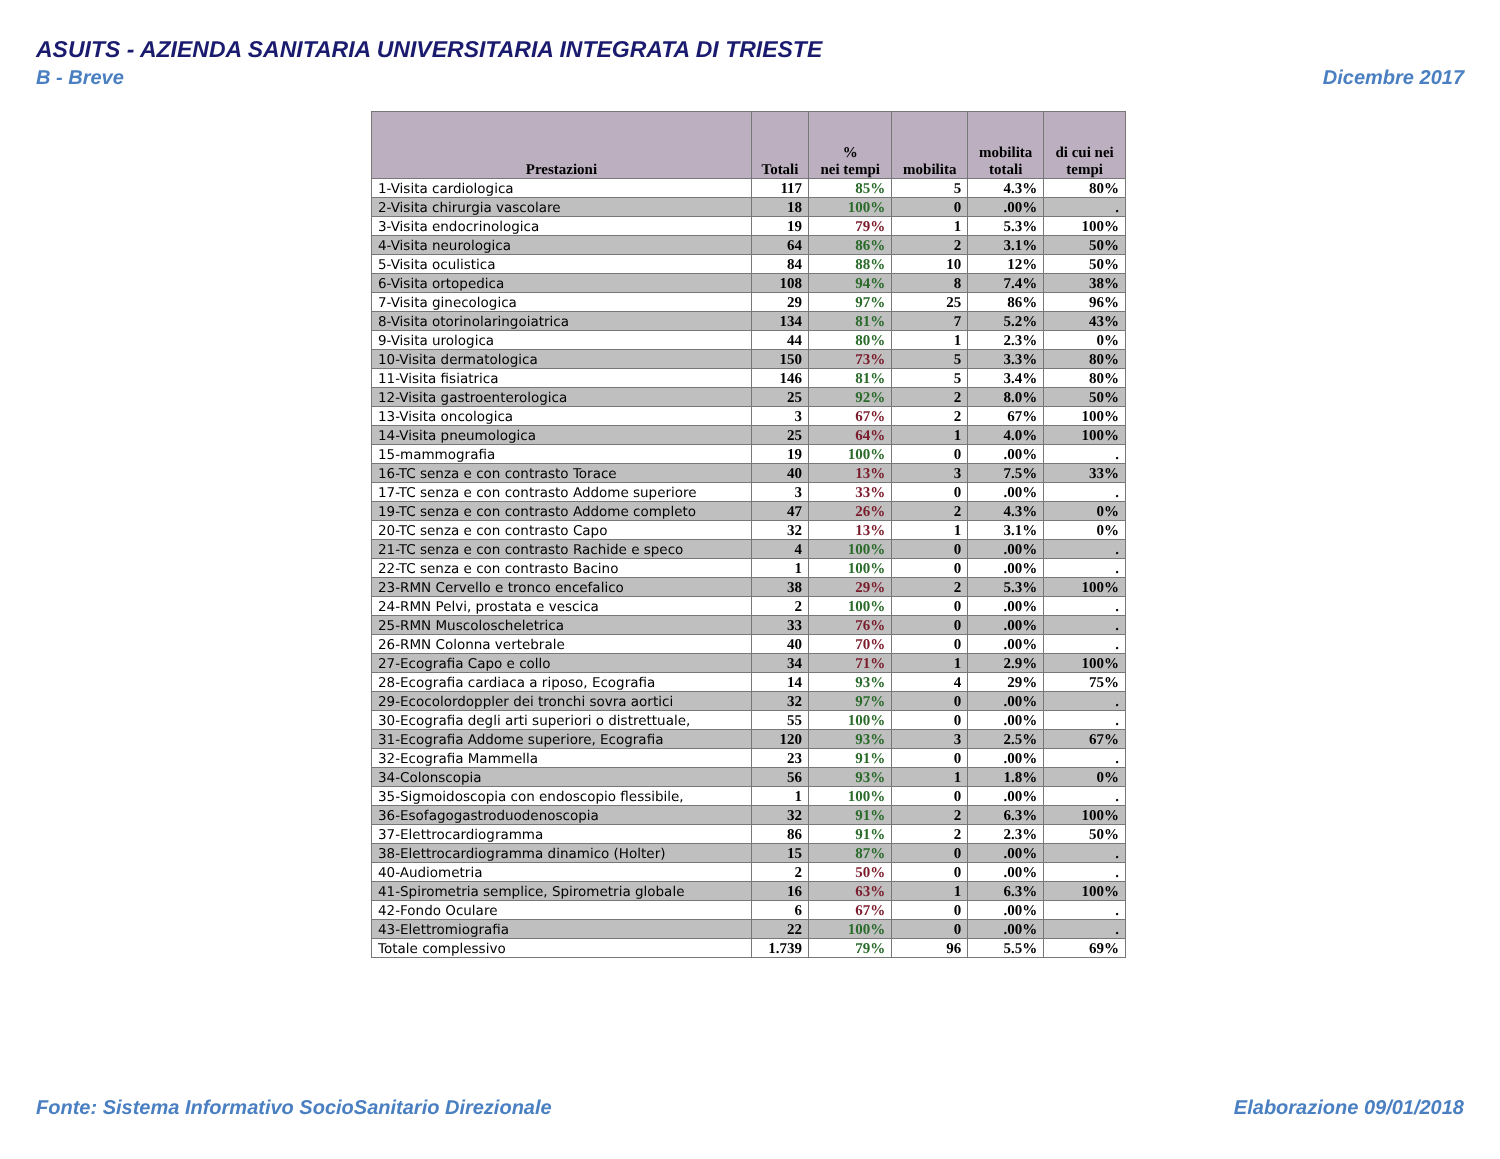ASUITS - AZIENDA SANITARIA UNIVERSITARIA INTEGRATA DI TRIESTE
B - Breve Dicembre 2017
| Prestazioni | Totali | % nei tempi | mobilita | mobilita totali | di cui nei tempi |
| --- | --- | --- | --- | --- | --- |
| 1-Visita cardiologica | 117 | 85% | 5 | 4.3% | 80% |
| 2-Visita chirurgia vascolare | 18 | 100% | 0 | .00% | . |
| 3-Visita endocrinologica | 19 | 79% | 1 | 5.3% | 100% |
| 4-Visita neurologica | 64 | 86% | 2 | 3.1% | 50% |
| 5-Visita oculistica | 84 | 88% | 10 | 12% | 50% |
| 6-Visita ortopedica | 108 | 94% | 8 | 7.4% | 38% |
| 7-Visita ginecologica | 29 | 97% | 25 | 86% | 96% |
| 8-Visita otorinolaringoiatrica | 134 | 81% | 7 | 5.2% | 43% |
| 9-Visita urologica | 44 | 80% | 1 | 2.3% | 0% |
| 10-Visita dermatologica | 150 | 73% | 5 | 3.3% | 80% |
| 11-Visita fisiatrica | 146 | 81% | 5 | 3.4% | 80% |
| 12-Visita gastroenterologica | 25 | 92% | 2 | 8.0% | 50% |
| 13-Visita oncologica | 3 | 67% | 2 | 67% | 100% |
| 14-Visita pneumologica | 25 | 64% | 1 | 4.0% | 100% |
| 15-mammografia | 19 | 100% | 0 | .00% | . |
| 16-TC senza e con contrasto Torace | 40 | 13% | 3 | 7.5% | 33% |
| 17-TC senza e con contrasto Addome superiore | 3 | 33% | 0 | .00% | . |
| 19-TC senza e con contrasto Addome completo | 47 | 26% | 2 | 4.3% | 0% |
| 20-TC senza e con contrasto Capo | 32 | 13% | 1 | 3.1% | 0% |
| 21-TC senza e con contrasto Rachide e speco | 4 | 100% | 0 | .00% | . |
| 22-TC senza e con contrasto Bacino | 1 | 100% | 0 | .00% | . |
| 23-RMN Cervello e tronco encefalico | 38 | 29% | 2 | 5.3% | 100% |
| 24-RMN Pelvi, prostata e vescica | 2 | 100% | 0 | .00% | . |
| 25-RMN Muscoloscheletrica | 33 | 76% | 0 | .00% | . |
| 26-RMN Colonna vertebrale | 40 | 70% | 0 | .00% | . |
| 27-Ecografia Capo e collo | 34 | 71% | 1 | 2.9% | 100% |
| 28-Ecografia cardiaca a riposo, Ecografia | 14 | 93% | 4 | 29% | 75% |
| 29-Ecocolordoppler dei tronchi sovra aortici | 32 | 97% | 0 | .00% | . |
| 30-Ecografia degli arti superiori o distrettuale, | 55 | 100% | 0 | .00% | . |
| 31-Ecografia Addome superiore, Ecografia | 120 | 93% | 3 | 2.5% | 67% |
| 32-Ecografia Mammella | 23 | 91% | 0 | .00% | . |
| 34-Colonscopia | 56 | 93% | 1 | 1.8% | 0% |
| 35-Sigmoidoscopia con endoscopio flessibile, | 1 | 100% | 0 | .00% | . |
| 36-Esofagogastroduodenoscopia | 32 | 91% | 2 | 6.3% | 100% |
| 37-Elettrocardiogramma | 86 | 91% | 2 | 2.3% | 50% |
| 38-Elettrocardiogramma dinamico (Holter) | 15 | 87% | 0 | .00% | . |
| 40-Audiometria | 2 | 50% | 0 | .00% | . |
| 41-Spirometria semplice, Spirometria globale | 16 | 63% | 1 | 6.3% | 100% |
| 42-Fondo Oculare | 6 | 67% | 0 | .00% | . |
| 43-Elettromiografia | 22 | 100% | 0 | .00% | . |
| Totale complessivo | 1.739 | 79% | 96 | 5.5% | 69% |
Fonte: Sistema Informativo SocioSanitario Direzionale
Elaborazione 09/01/2018